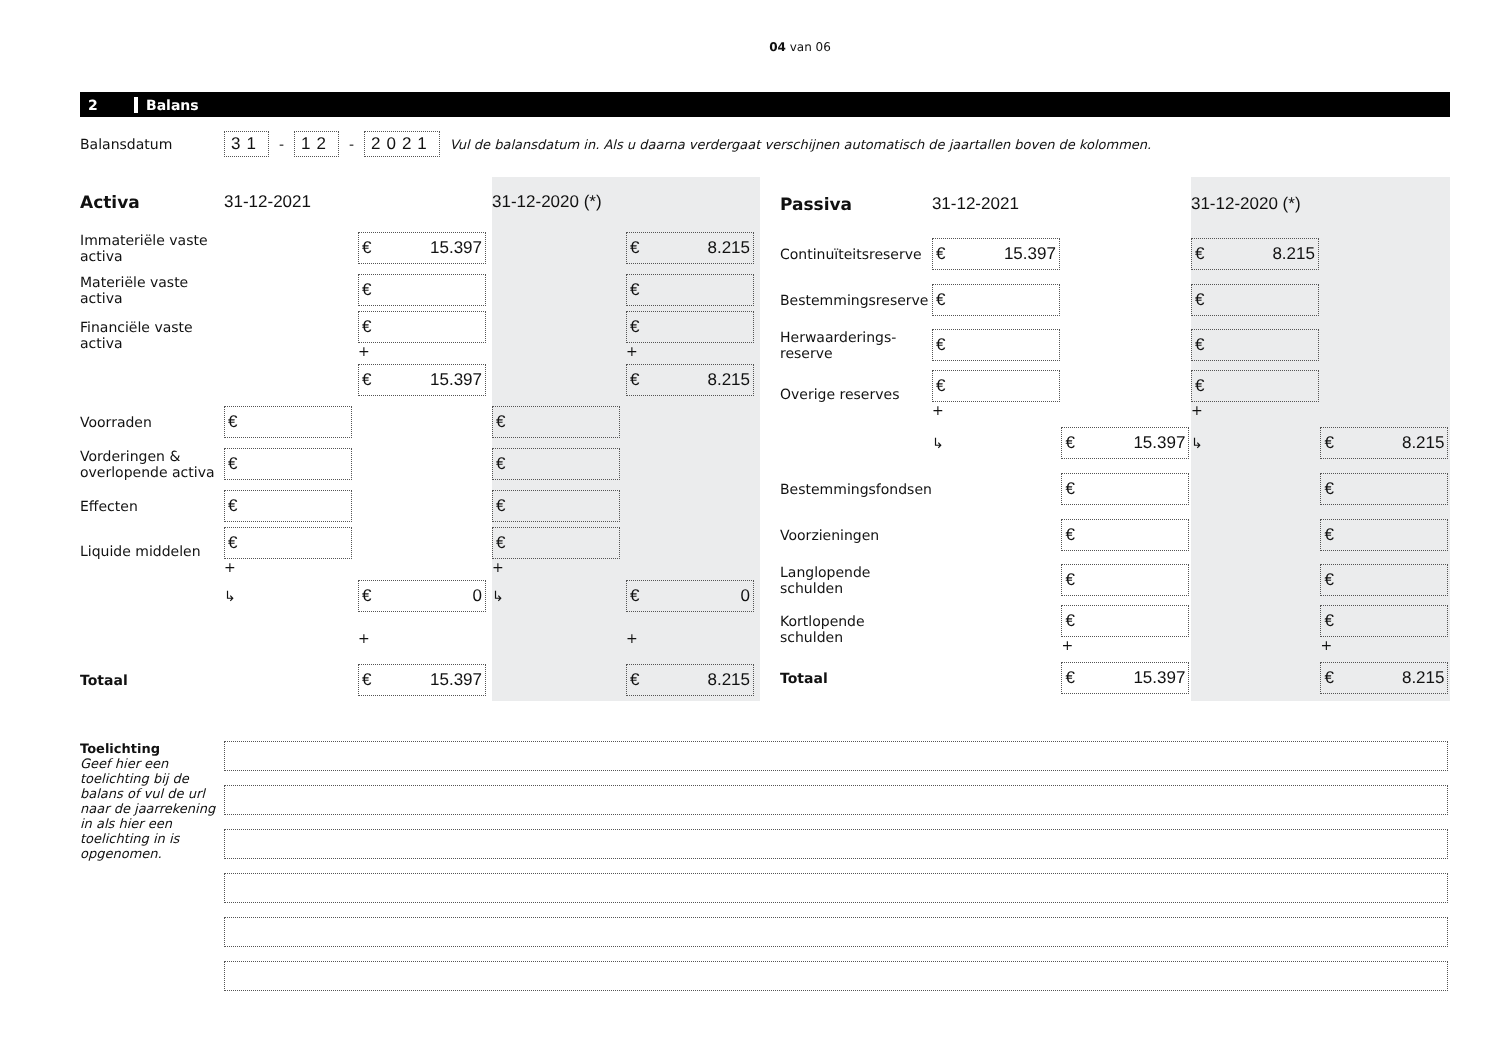04 van 06
2 Balans
Balansdatum 31 - 12 - 2021 Vul de balansdatum in. Als u daarna verdergaat verschijnen automatisch de jaartallen boven de kolommen.
| Activa | 31-12-2021 | | 31-12-2020 (*) | |
| --- | --- | --- | --- | --- |
| Immateriële vaste activa | | € 15.397 | | € 8.215 |
| Materiële vaste activa | | € | | € |
| Financiële vaste activa | | € + | | € + |
| | | € 15.397 | | € 8.215 |
| Voorraden | € | | € | |
| Vorderingen & overlopende activa | € | | € | |
| Effecten | € | | € | |
| Liquide middelen | € + | | € + | |
| | ↳ | € 0 | ↳ | € 0 |
| | | + | | + |
| Totaal | | € 15.397 | | € 8.215 |
| Passiva | 31-12-2021 | | 31-12-2020 (*) | |
| --- | --- | --- | --- | --- |
| Continuïteitsreserve | € 15.397 | | € 8.215 | |
| Bestemmingsreserve | € | | € | |
| Herwaarderings-reserve | € | | € | |
| Overige reserves | € + | | € + | |
| | ↳ | € 15.397 | ↳ | € 8.215 |
| Bestemmingsfondsen | | € | | € |
| Voorzieningen | | € | | € |
| Langlopende schulden | | € | | € |
| Kortlopende schulden | | € + | | € + |
| Totaal | | € 15.397 | | € 8.215 |
Toelichting
Geef hier een toelichting bij de balans of vul de url naar de jaarrekening in als hier een toelichting in is opgenomen.